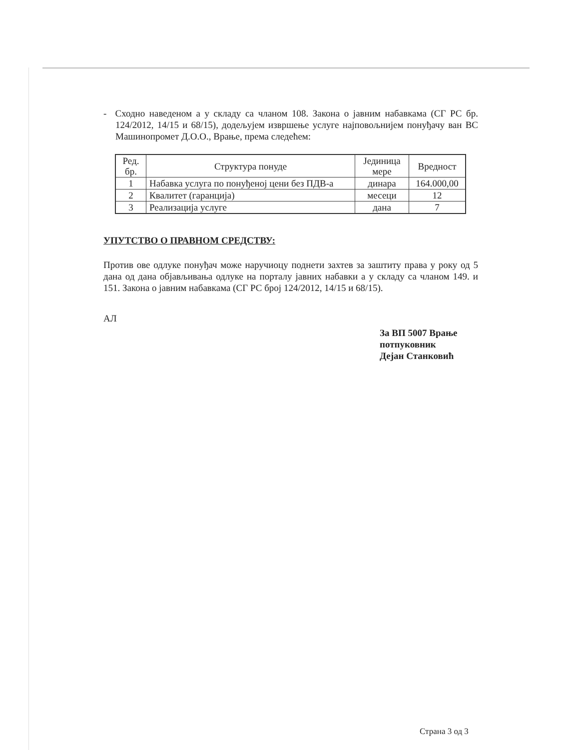- Сходно наведеном а у складу са чланом 108. Закона о јавним набавкама (СГ РС бр. 124/2012, 14/15 и 68/15), додељујем извршење услуге најповољнијем понуђачу ван ВС Машинопромет Д.О.О., Врање, према следећем:
| Ред. бр. | Структура понуде | Јединица мере | Вредност |
| --- | --- | --- | --- |
| 1 | Набавка услуга по понуђеној цени без ПДВ-а | динара | 164.000,00 |
| 2 | Квалитет (гаранција) | месеци | 12 |
| 3 | Реализација услуге | дана | 7 |
УПУТСТВО О ПРАВНОМ СРЕДСТВУ:
Против ове одлуке понуђач може наручиоцу поднети захтев за заштиту права у року од 5 дана од дана објављивања одлуке на порталу јавних набавки а у складу са чланом 149. и 151. Закона о јавним набавкама (СГ РС број 124/2012, 14/15 и 68/15).
АЛ
За ВП 5007 Врање
потпуковник
Дејан Станковић
Страна 3 од 3